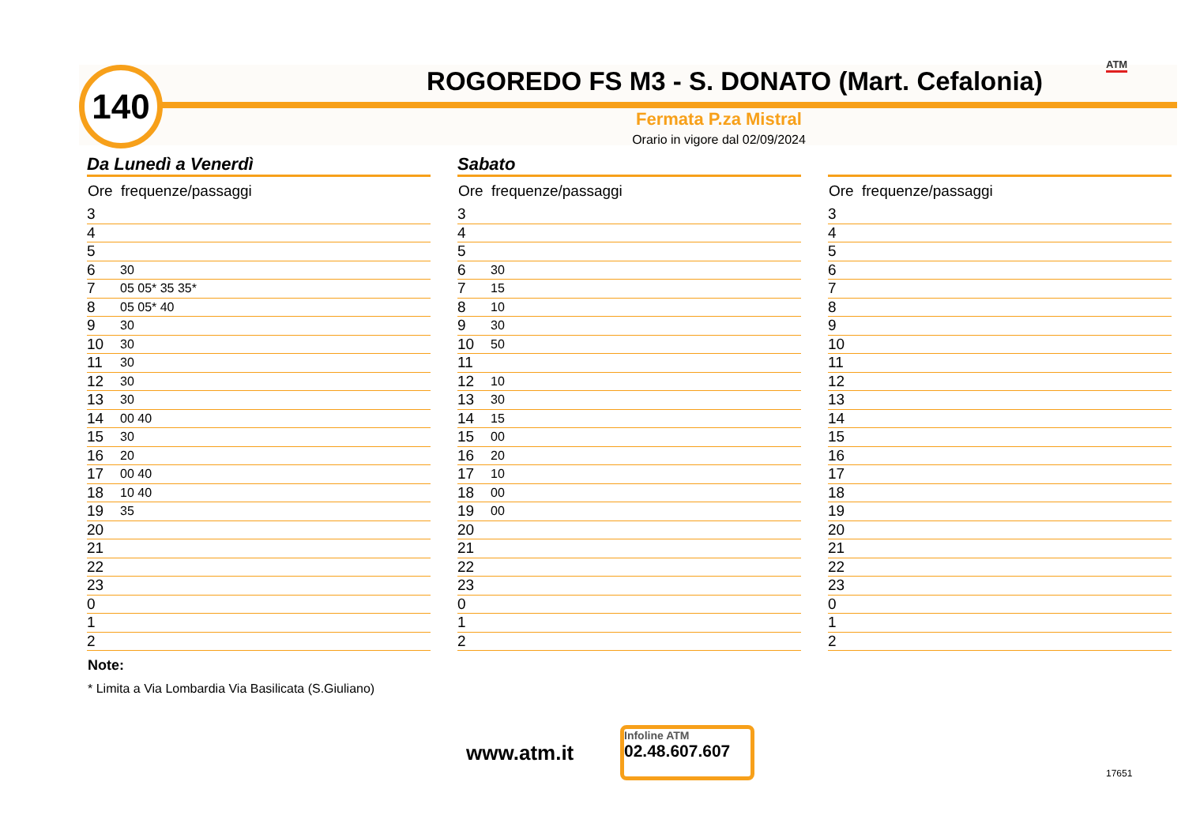140 ROGOREDO FS M3 - S. DONATO (Mart. Cefalonia)
ATM
Fermata P.za Mistral
Orario in vigore dal 02/09/2024
Da Lunedì a Venerdì
| Ore | frequenze/passaggi |
| --- | --- |
| 3 | |
| 4 | |
| 5 | |
| 6 | 30 |
| 7 | 05 05* 35 35* |
| 8 | 05 05* 40 |
| 9 | 30 |
| 10 | 30 |
| 11 | 30 |
| 12 | 30 |
| 13 | 30 |
| 14 | 00 40 |
| 15 | 30 |
| 16 | 20 |
| 17 | 00 40 |
| 18 | 10 40 |
| 19 | 35 |
| 20 | |
| 21 | |
| 22 | |
| 23 | |
| 0 | |
| 1 | |
| 2 | |
Sabato
| Ore | frequenze/passaggi |
| --- | --- |
| 3 | |
| 4 | |
| 5 | |
| 6 | 30 |
| 7 | 15 |
| 8 | 10 |
| 9 | 30 |
| 10 | 50 |
| 11 | |
| 12 | 10 |
| 13 | 30 |
| 14 | 15 |
| 15 | 00 |
| 16 | 20 |
| 17 | 10 |
| 18 | 00 |
| 19 | 00 |
| 20 | |
| 21 | |
| 22 | |
| 23 | |
| 0 | |
| 1 | |
| 2 | |
| Ore | frequenze/passaggi |
| --- | --- |
| 3 | |
| 4 | |
| 5 | |
| 6 | |
| 7 | |
| 8 | |
| 9 | |
| 10 | |
| 11 | |
| 12 | |
| 13 | |
| 14 | |
| 15 | |
| 16 | |
| 17 | |
| 18 | |
| 19 | |
| 20 | |
| 21 | |
| 22 | |
| 23 | |
| 0 | |
| 1 | |
| 2 | |
Note:
* Limita a Via Lombardia Via Basilicata (S.Giuliano)
www.atm.it
Infoline ATM
02.48.607.607
17651